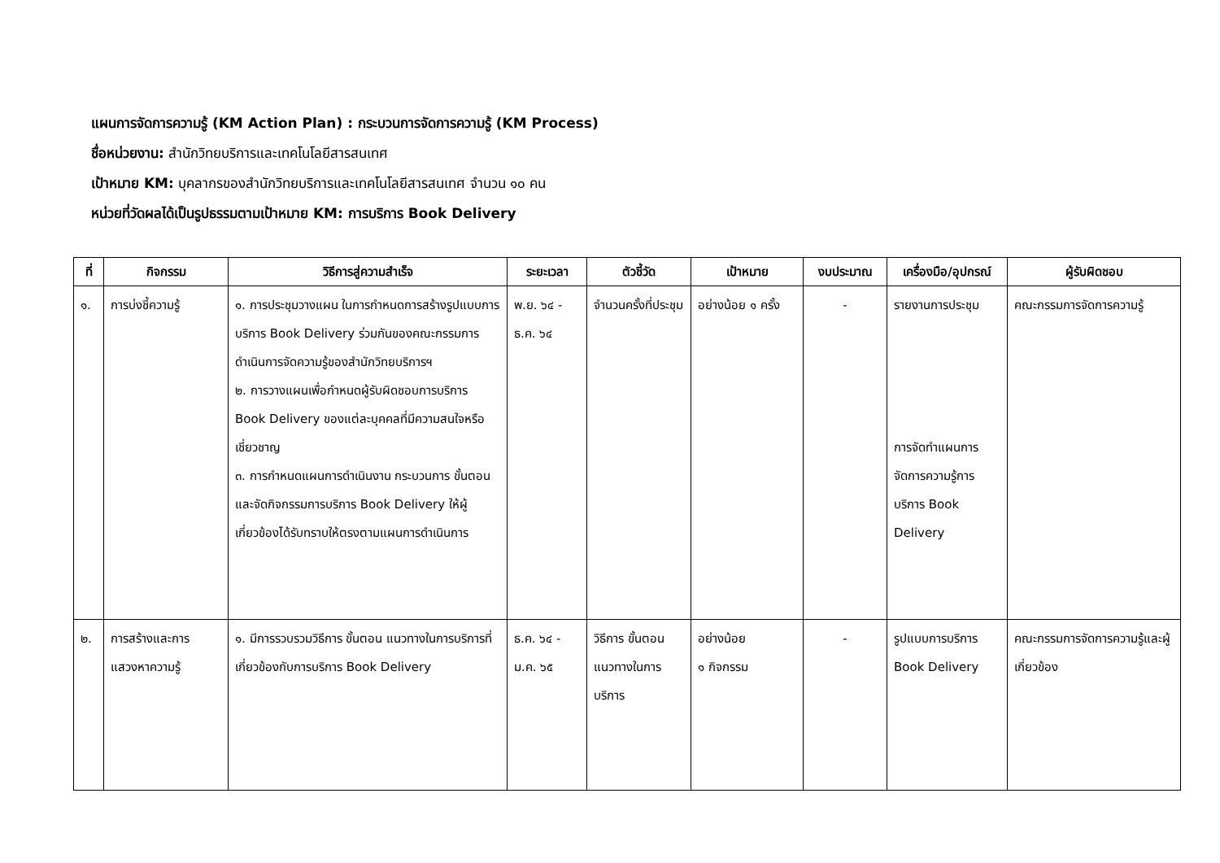แผนการจัดการความรู้ (KM Action Plan) : กระบวนการจัดการความรู้ (KM Process)
ชื่อหน่วยงาน: สำนักวิทยบริการและเทคโนโลยีสารสนเทศ
เป้าหมาย KM: บุคลากรของสำนักวิทยบริการและเทคโนโลยีสารสนเทศ จำนวน ๑๐ คน
หน่วยที่วัดผลได้เป็นรูปธรรมตามเป้าหมาย KM: การบริการ Book Delivery
| ที่ | กิจกรรม | วิธีการสู่ความสำเร็จ | ระยะเวลา | ตัวชี้วัด | เป้าหมาย | งบประมาณ | เครื่องมือ/อุปกรณ์ | ผู้รับผิดชอบ |
| --- | --- | --- | --- | --- | --- | --- | --- | --- |
| ๑. | การบ่งชี้ความรู้ | ๑. การประชุมวางแผน ในการกำหนดการสร้างรูปแบบการบริการ Book Delivery ร่วมกันของคณะกรรมการดำเนินการจัดความรู้ของสำนักวิทยบริการฯ ๒. การวางแผนเพื่อกำหนดผู้รับผิดชอบการบริการ Book Delivery ของแต่ละบุคคลที่มีความสนใจหรือเชี่ยวชาญ ๓. การกำหนดแผนการดำเนินงาน กระบวนการ ขั้นตอน และจัดกิจกรรมการบริการ Book Delivery ให้ผู้เกี่ยวข้องได้รับทราบให้ตรงตามแผนการดำเนินการ | พ.ย. ๖๔ - ธ.ค. ๖๔ | จำนวนครั้งที่ประชุม | อย่างน้อย ๑ ครั้ง | - | รายงานการประชุม การจัดทำแผนการจัดการความรู้การบริการ Book Delivery | คณะกรรมการจัดการความรู้ |
| ๒. | การสร้างและการแสวงหาความรู้ | ๑. มีการรวบรวมวิธีการ ขั้นตอน แนวทางในการบริการที่เกี่ยวข้องกับการบริการ Book Delivery | ธ.ค. ๖๔ - ม.ค. ๖๕ | วิธีการ ขั้นตอน แนวทางในการบริการ | อย่างน้อย ๑ กิจกรรม | - | รูปแบบการบริการ Book Delivery | คณะกรรมการจัดการความรู้และผู้เกี่ยวข้อง |